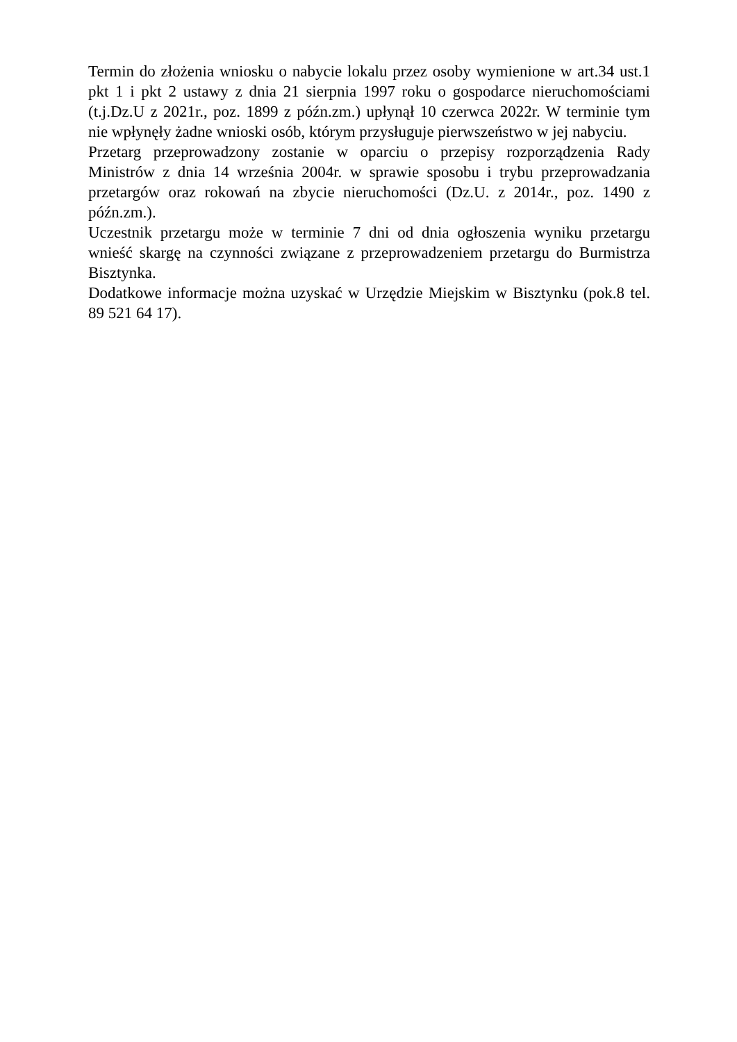Termin do złożenia wniosku o nabycie lokalu przez osoby wymienione w art.34 ust.1 pkt 1 i pkt 2 ustawy z dnia 21 sierpnia 1997 roku o gospodarce nieruchomościami (t.j.Dz.U z 2021r., poz. 1899 z późn.zm.) upłynął 10 czerwca 2022r. W terminie tym nie wpłynęły żadne wnioski osób, którym przysługuje pierwszeństwo w jej nabyciu.
Przetarg przeprowadzony zostanie w oparciu o przepisy rozporządzenia Rady Ministrów z dnia 14 września 2004r. w sprawie sposobu i trybu przeprowadzania przetargów oraz rokowań na zbycie nieruchomości (Dz.U. z 2014r., poz. 1490 z późn.zm.).
Uczestnik przetargu może w terminie 7 dni od dnia ogłoszenia wyniku przetargu wnieść skargę na czynności związane z przeprowadzeniem przetargu do Burmistrza Bisztynka.
Dodatkowe informacje można uzyskać w Urzędzie Miejskim w Bisztynku (pok.8 tel. 89 521 64 17).